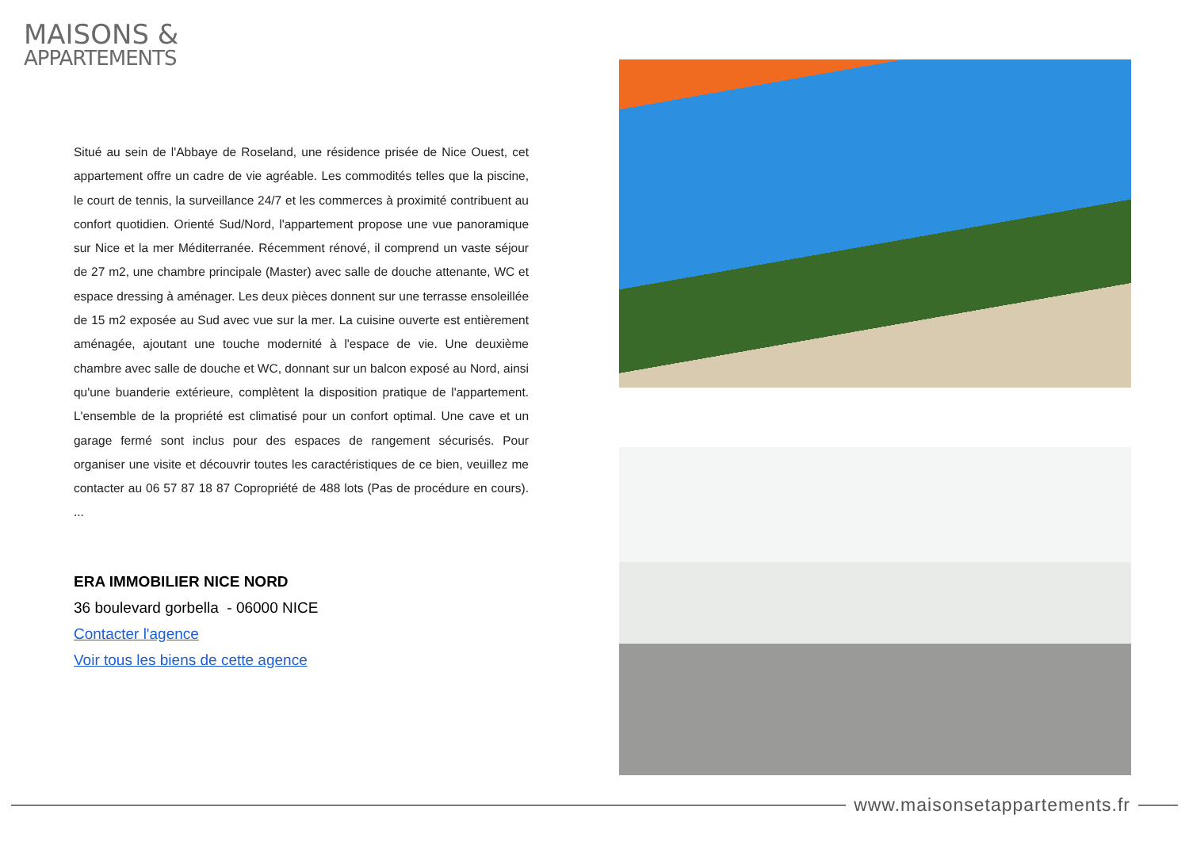MAISONS &
APPARTEMENTS
Situé au sein de l'Abbaye de Roseland, une résidence prisée de Nice Ouest, cet appartement offre un cadre de vie agréable. Les commodités telles que la piscine, le court de tennis, la surveillance 24/7 et les commerces à proximité contribuent au confort quotidien. Orienté Sud/Nord, l'appartement propose une vue panoramique sur Nice et la mer Méditerranée. Récemment rénové, il comprend un vaste séjour de 27 m2, une chambre principale (Master) avec salle de douche attenante, WC et espace dressing à aménager. Les deux pièces donnent sur une terrasse ensoleillée de 15 m2 exposée au Sud avec vue sur la mer. La cuisine ouverte est entièrement aménagée, ajoutant une touche modernité à l'espace de vie. Une deuxième chambre avec salle de douche et WC, donnant sur un balcon exposé au Nord, ainsi qu'une buanderie extérieure, complètent la disposition pratique de l'appartement. L'ensemble de la propriété est climatisé pour un confort optimal. Une cave et un garage fermé sont inclus pour des espaces de rangement sécurisés. Pour organiser une visite et découvrir toutes les caractéristiques de ce bien, veuillez me contacter au 06 57 87 18 87 Copropriété de 488 lots (Pas de procédure en cours). ...
ERA IMMOBILIER NICE NORD
36 boulevard gorbella - 06000 NICE
Contacter l'agence
Voir tous les biens de cette agence
www.maisonsetappartements.fr